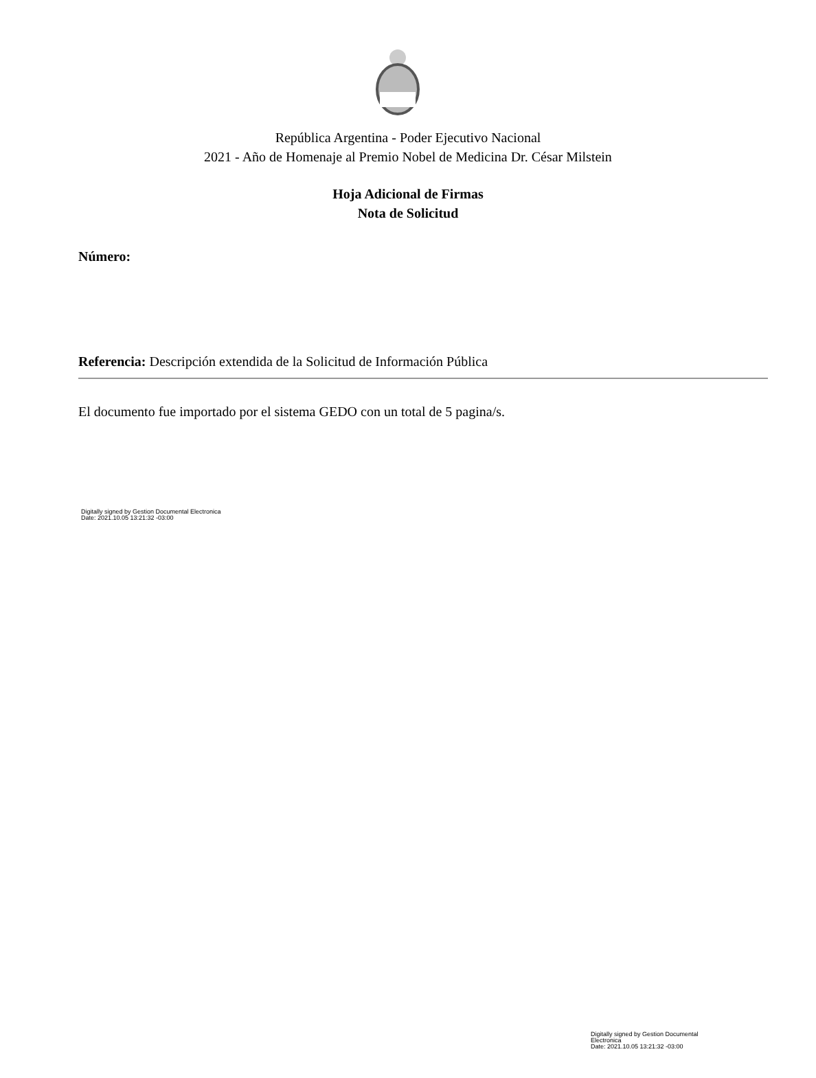República Argentina - Poder Ejecutivo Nacional
2021 - Año de Homenaje al Premio Nobel de Medicina Dr. César Milstein
Hoja Adicional de Firmas
Nota de Solicitud
Número:
Referencia: Descripción extendida de la Solicitud de Información Pública
El documento fue importado por el sistema GEDO con un total de 5 pagina/s.
Digitally signed by Gestion Documental Electronica
Date: 2021.10.05 13:21:32 -03:00
Digitally signed by Gestion Documental Electronica
Date: 2021.10.05 13:21:32 -03:00